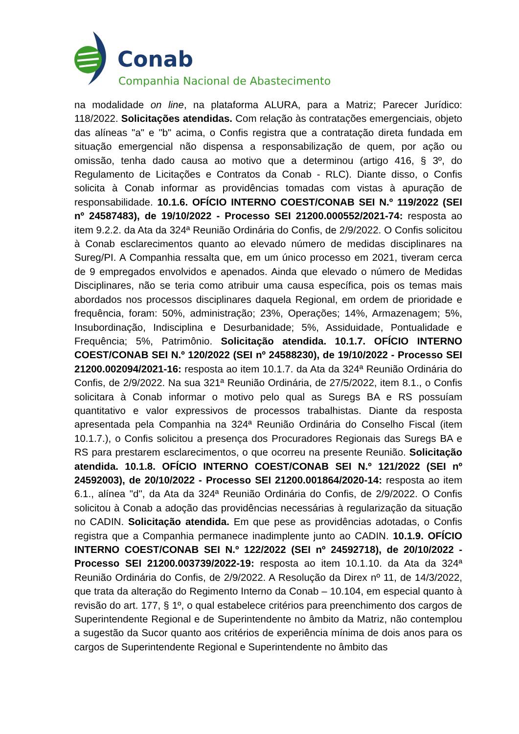Conab
Companhia Nacional de Abastecimento
na modalidade on line, na plataforma ALURA, para a Matriz; Parecer Jurídico: 118/2022. Solicitações atendidas. Com relação às contratações emergenciais, objeto das alíneas "a" e "b" acima, o Confis registra que a contratação direta fundada em situação emergencial não dispensa a responsabilização de quem, por ação ou omissão, tenha dado causa ao motivo que a determinou (artigo 416, § 3º, do Regulamento de Licitações e Contratos da Conab - RLC). Diante disso, o Confis solicita à Conab informar as providências tomadas com vistas à apuração de responsabilidade. 10.1.6. OFÍCIO INTERNO COEST/CONAB SEI N.º 119/2022 (SEI nº 24587483), de 19/10/2022 - Processo SEI 21200.000552/2021-74: resposta ao item 9.2.2. da Ata da 324ª Reunião Ordinária do Confis, de 2/9/2022. O Confis solicitou à Conab esclarecimentos quanto ao elevado número de medidas disciplinares na Sureg/PI. A Companhia ressalta que, em um único processo em 2021, tiveram cerca de 9 empregados envolvidos e apenados. Ainda que elevado o número de Medidas Disciplinares, não se teria como atribuir uma causa específica, pois os temas mais abordados nos processos disciplinares daquela Regional, em ordem de prioridade e frequência, foram: 50%, administração; 23%, Operações; 14%, Armazenagem; 5%, Insubordinação, Indisciplina e Desurbanidade; 5%, Assiduidade, Pontualidade e Frequência; 5%, Patrimônio. Solicitação atendida. 10.1.7. OFÍCIO INTERNO COEST/CONAB SEI N.º 120/2022 (SEI nº 24588230), de 19/10/2022 - Processo SEI 21200.002094/2021-16: resposta ao item 10.1.7. da Ata da 324ª Reunião Ordinária do Confis, de 2/9/2022. Na sua 321ª Reunião Ordinária, de 27/5/2022, item 8.1., o Confis solicitara à Conab informar o motivo pelo qual as Suregs BA e RS possuíam quantitativo e valor expressivos de processos trabalhistas. Diante da resposta apresentada pela Companhia na 324ª Reunião Ordinária do Conselho Fiscal (item 10.1.7.), o Confis solicitou a presença dos Procuradores Regionais das Suregs BA e RS para prestarem esclarecimentos, o que ocorreu na presente Reunião. Solicitação atendida. 10.1.8. OFÍCIO INTERNO COEST/CONAB SEI N.º 121/2022 (SEI nº 24592003), de 20/10/2022 - Processo SEI 21200.001864/2020-14: resposta ao item 6.1., alínea "d", da Ata da 324ª Reunião Ordinária do Confis, de 2/9/2022. O Confis solicitou à Conab a adoção das providências necessárias à regularização da situação no CADIN. Solicitação atendida. Em que pese as providências adotadas, o Confis registra que a Companhia permanece inadimplente junto ao CADIN. 10.1.9. OFÍCIO INTERNO COEST/CONAB SEI N.º 122/2022 (SEI nº 24592718), de 20/10/2022 - Processo SEI 21200.003739/2022-19: resposta ao item 10.1.10. da Ata da 324ª Reunião Ordinária do Confis, de 2/9/2022. A Resolução da Direx nº 11, de 14/3/2022, que trata da alteração do Regimento Interno da Conab – 10.104, em especial quanto à revisão do art. 177, § 1º, o qual estabelece critérios para preenchimento dos cargos de Superintendente Regional e de Superintendente no âmbito da Matriz, não contemplou a sugestão da Sucor quanto aos critérios de experiência mínima de dois anos para os cargos de Superintendente Regional e Superintendente no âmbito das